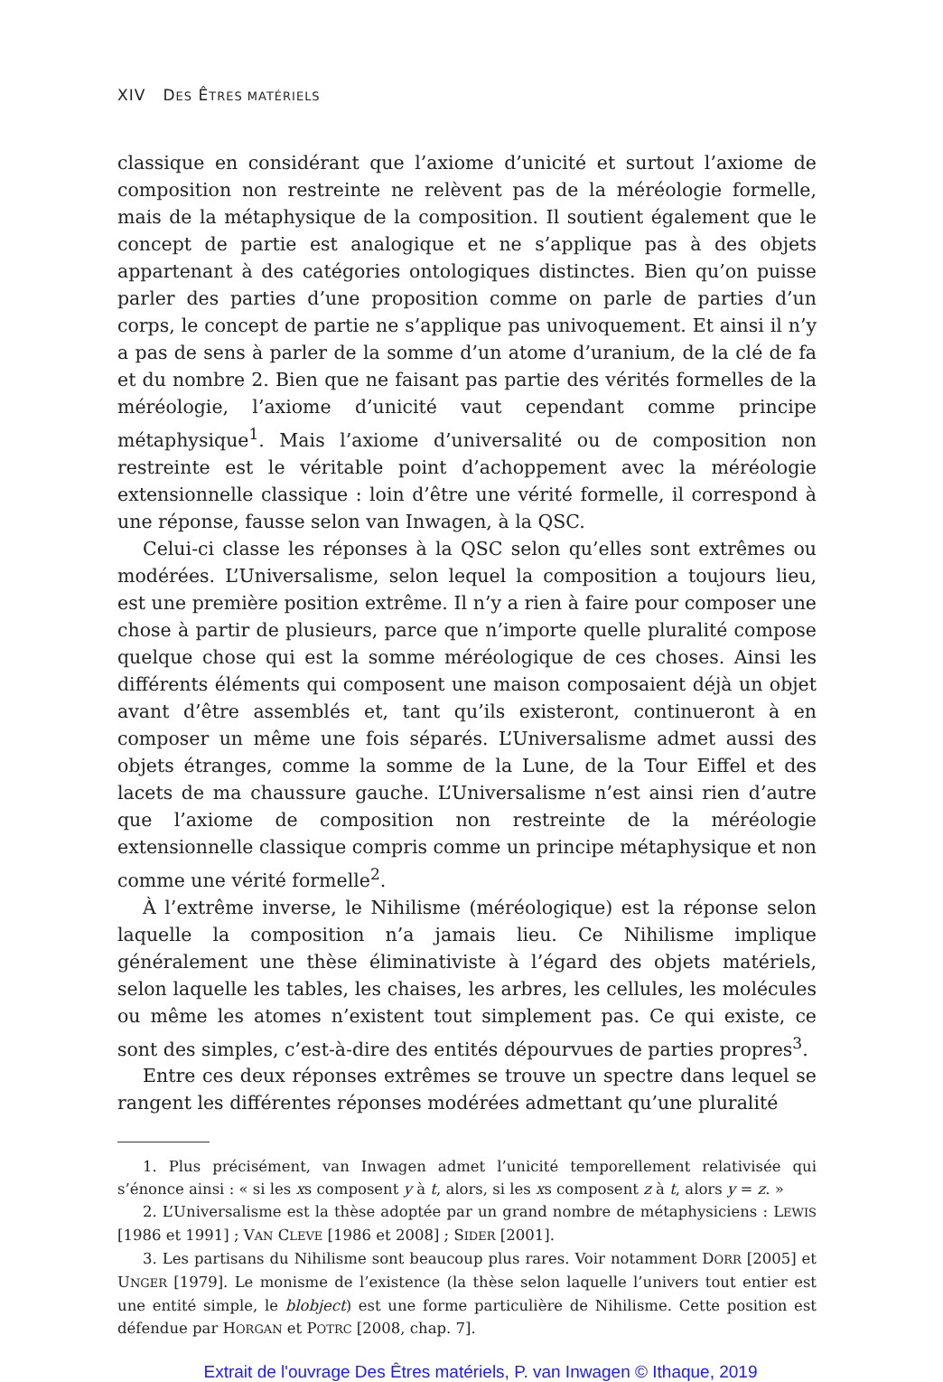XIV DES ÊTRES MATÉRIELS
classique en considérant que l’axiome d’unicité et surtout l’axiome de composition non restreinte ne relèvent pas de la méréologie formelle, mais de la métaphysique de la composition. Il soutient également que le concept de partie est analogique et ne s’applique pas à des objets appartenant à des catégories ontologiques distinctes. Bien qu’on puisse parler des parties d’une proposition comme on parle de parties d’un corps, le concept de partie ne s’applique pas univoquement. Et ainsi il n’y a pas de sens à parler de la somme d’un atome d’uranium, de la clé de fa et du nombre 2. Bien que ne faisant pas partie des vérités formelles de la méréologie, l’axiome d’unicité vaut cependant comme principe métaphysique<sup>1</sup>. Mais l’axiome d’universalité ou de composition non restreinte est le véritable point d’achoppement avec la méréologie extensionnelle classique : loin d’être une vérité formelle, il correspond à une réponse, fausse selon van Inwagen, à la QSC.
Celui-ci classe les réponses à la QSC selon qu’elles sont extrêmes ou modérées. L’Universalisme, selon lequel la composition a toujours lieu, est une première position extrême. Il n’y a rien à faire pour composer une chose à partir de plusieurs, parce que n’importe quelle pluralité compose quelque chose qui est la somme méréologique de ces choses. Ainsi les différents éléments qui composent une maison composaient déjà un objet avant d’être assemblés et, tant qu’ils existeront, continueront à en composer un même une fois séparés. L’Universalisme admet aussi des objets étranges, comme la somme de la Lune, de la Tour Eiffel et des lacets de ma chaussure gauche. L’Universalisme n’est ainsi rien d’autre que l’axiome de composition non restreinte de la méréologie extensionnelle classique compris comme un principe métaphysique et non comme une vérité formelle<sup>2</sup>.
À l’extrême inverse, le Nihilisme (méréologique) est la réponse selon laquelle la composition n’a jamais lieu. Ce Nihilisme implique généralement une thèse éliminativiste à l’égard des objets matériels, selon laquelle les tables, les chaises, les arbres, les cellules, les molécules ou même les atomes n’existent tout simplement pas. Ce qui existe, ce sont des simples, c’est-à-dire des entités dépourvues de parties propres<sup>3</sup>.
Entre ces deux réponses extrêmes se trouve un spectre dans lequel se rangent les différentes réponses modérées admettant qu’une pluralité
1. Plus précisément, van Inwagen admet l’unicité temporellement relativisée qui s’énonce ainsi : « si les xs composent y à t, alors, si les xs composent z à t, alors y = z. »
2. L’Universalisme est la thèse adoptée par un grand nombre de métaphysiciens : LEWIS [1986 et 1991] ; VAN CLEVE [1986 et 2008] ; SIDER [2001].
3. Les partisans du Nihilisme sont beaucoup plus rares. Voir notamment DORR [2005] et UNGER [1979]. Le monisme de l’existence (la thèse selon laquelle l’univers tout entier est une entité simple, le blobject) est une forme particulière de Nihilisme. Cette position est défendue par HORGAN et POTRC [2008, chap. 7].
Extrait de l'ouvrage Des Êtres matériels, P. van Inwagen © Ithaque, 2019